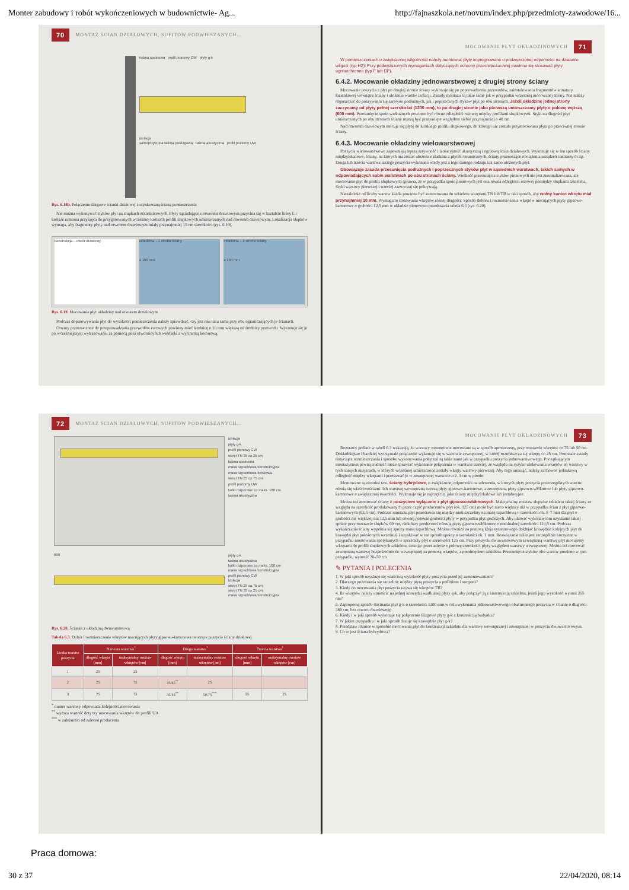Monter zabudowy i robót wykończeniowych w budownictwie- Ag... http://fajnaszkola.net/novum/index.php/przedmioty-zawodowe/16...
70 MONTAŻ ŚCIAN DZIAŁOWYCH, SUFITÓW PODWIESZANYCH...
taśma spoinowa profil pionowy CW płyty g-k
izolacja
samoprzylepna taśma poślizgowa taśma akustyczna profil poziomy UW
Rys. 6.18b. Połączenie ślizgowe ścianki działowej z otynkowaną ścianą pomieszczenia
Nie można wykonywać styków płyt na słupkach ościeżnicowych. Płyty sąsiadujące z otworem drzwiowym przycina się w kształcie litery L i krótsze ramiona przykręca do przygotowanych wcześniej krótkich profili słupkowych umieszczanych nad otworem drzwiowym. Lokalizacja słupków wymaga, aby fragmenty płyty nad otworem drzwiowym miały przynajmniej 15 cm szerokości (rys. 6.19).
konstrukcja – otwór drzwiowy okładzina – 1 strona ściany
≥ 150 mm
okładzina – 2 strona ściany
≥ 150 mm
Rys. 6.19. Mocowanie płyt okładziny nad otworem drzwiowym
Podczas dopasowywania płyt do wysokości pomieszczenia należy sprawdzać, czy jest ona taka sama przy obu ograniczających je ścianach.
Otwory przeznaczone do przeprowadzania przewodów rurowych powinny mieć średnicę o 10 mm większą od średnicy przewodu. Wykonuje się je po wcześniejszym wytrasowaniu za pomocą piłki otwornicy lub wiertarki z wycinarką koronową.
MOCOWANIE PŁYT OKŁADZINOWYCH 71
W pomieszczeniach o zwiększonej wilgotności należy montować płyty impregnowane o podwyższonej odporności na działanie wilgoci (typ H2). Przy podwyższonych wymaganiach dotyczących ochrony przeciwpożarowej powinno się stosować płyty ognioochronne (typ F lub DF).
6.4.2. Mocowanie okładziny jednowarstwowej z drugiej strony ściany
Mocowanie poszycia z płyt po drugiej stronie ściany wykonuje się po poprowadzeniu przewodów, zainstalowaniu fragmentów armatury łazienkowej wewnątrz ściany i ułożeniu warstw izolacji. Zasady montażu są takie same jak w przypadku wcześniej mocowanej strony. Nie należy dopuszczać do pokrywania się zarówno podłużnych, jak i poprzecznych styków płyt po obu stronach. Jeżeli okładzinę jednej strony zaczynamy od płyty pełnej szerokości (1200 mm), to po drugiej stronie jako pierwszą umieszczamy płytę o połowę węższą (600 mm). Przesunięcie spoin wzdłużnych powinno być równe odległości osiowej między profilami słupkowymi. Styki na długości płyt umieszczanych po obu stronach ściany muszą być przesunięte względem siebie przynajmniej o 40 cm.
Nad otworem drzwiowym mocuje się płytę do krótkiego profilu słupkowego, do którego nie została przymocowana płyta po przeciwnej stronie ściany.
6.4.3. Mocowanie okładziny wielowarstwowej
Poszycia wielowarstwowe zapewniają lepszą sztywność i izolacyjność akustyczną i ogniową ścian działowych. Wykonuje się w ten sposób ściany międzylokalowe, ściany, na których ma zostać ułożona okładzina z płytek ceramicznych, ściany przenoszące obciążenia urządzeń sanitarnych itp. Druga lub trzecia warstwa takiego poszycia wykonana wtedy jest z tego samego rodzaju tak samo ułożonych płyt.
Obowiązuje zasada przesunięcia podłużnych i poprzecznych styków płyt w sąsiednich warstwach, takich samych w odpowiadających sobie warstwach po obu stronach ściany. Wielkość przesunięcia styków pionowych nie jest znormalizowana, ale mocowanie płyt do profili słupkowych sprawia, że w przypadku spoin pionowych jest ona równa odległości osiowej pomiędzy słupkami szkieletu. Styki warstwy pierwszej i trzeciej zazwyczaj się pokrywają.
Niezależnie od liczby warstw każda powinna być zamocowana do szkieletu wkrętami TN lub TB w taki sposób, aby wolny koniec wkrętu miał przynajmniej 10 mm. Wymaga to stosowania wkrętów różnej długości. Sposób doboru i rozmieszczenia wkrętów mocujących płyty gipsowo-kartonowe o grubości 12,5 mm w układzie pionowym przedstawia tabela 6.3 (rys. 6.20).
72 MONTAŻ ŚCIAN DZIAŁOWYCH, SUFITÓW PODWIESZANYCH...
izolacja
płyty g-k
profil pionowy CW
wkręt TN 35 co 25 cm
taśma spoinowa
masa szpachlowa konstrukcyjna
masa szpachlowa finiszowa
wkręt TN 25 co 75 cm
profil poziomy UW
kołki rozporowe co maks. 100 cm
taśma akustyczna
600
płyty g-k
taśma akustyczna
kołki rozporowe co maks. 100 cm
masa szpachlowa konstrukcyjna
profil pionowy CW
izolacja
wkręt TN 25 co 75 cm
wkręt TN 35 co 25 cm
masa szpachlowa konstrukcyjna
Rys. 6.20. Ścianka z okładziną dwuwarstwową
Tabela 6.3. Dobór i rozmieszczenie wkrętów mocujących płyty gipsowo-kartonowe tworzące poszycie ściany działowej
| Liczba warstw poszycia | Pierwsza warstwa<sup>*</sup> | | Druga warstwa<sup>*</sup> | | Trzecia warstwa<sup>*</sup> | |
| --- | --- | --- | --- | --- | --- | --- |
| | długość wkrętu [mm] | maksymalny rozstaw wkrętów [cm] | długość wkrętu [mm] | maksymalny rozstaw wkrętów [cm] | długość wkrętu [mm] | maksymalny rozstaw wkrętów [cm] |
| 1 | 25 | 25 | | | | |
| 2 | 25 | 75 | 35/45<sup>**</sup> | 25 | | |
| 3 | 25 | 75 | 35/45<sup>**</sup> | 50/75<sup>***</sup> | 55 | 25 |
<sup>*</sup> numer warstwy odpowiada kolejności mocowania
<sup>**</sup> wyższa wartość dotyczy mocowania wkrętów do profili UA
<sup>***</sup> w zależności od zaleceń producenta
MOCOWANIE PŁYT OKŁADZINOWYCH 73
Rozstawy podane w tabeli 6.3 wskazują, że warstwy wewnętrzne mocowane są w sposób uproszczony, przy rozstawie wkrętów co 75 lub 50 cm. Dokładniejsze i bardziej wytrzymałe połączenie wykonuje się w warstwie zewnętrznej, w której rozmieszcza się wkręty co 25 cm. Pozostałe zasady dotyczące rozmieszczania i sposobu wykonywania połączeń są takie same jak w przypadku poszycia jednowarstwowego. Początkującym montażystom pewną trudność może sprawiać wykonanie połączenia w warstwie trzeciej, ze względu na ryzyko ulokowania wkrętów tej warstwy w tych samych miejscach, w których wcześniej umieszczone zostały wkręty warstwy pierwszej. Aby tego uniknąć, należy zachować jednakową odległość między wkrętami i przesuwać je w zewnętrznej warstwie o 2–3 cm w pionie.
Montowane są również tzw. ściany hybrydowe, o zwiększonej odporności na uderzenia, w których płyty poszycia poszczególnych warstw różnią się właściwościami. Ich warstwę wewnętrzną tworzą płyty gipsowo-kartonowe, a zewnętrzną płyty gipsowo-włóknowe lub płyty gipsowo-kartonowe o zwiększonej twardości. Wykonuje się je najczęściej jako ściany międzylokalowe lub instalacyjne.
Można też montować ściany z poszyciem wyłącznie z płyt gipsowo-włóknowych. Maksymalny rozstaw słupków szkieletu takiej ściany ze względu na szerokość produkowanych przez część producentów płyt (ok. 125 cm) może być nieco większy niż w przypadku ścian z płyt gipsowo-kartonowych (62,5 cm). Podczas montażu płyt pozostawia się między nimi szczeliny na masę szpachlową o szerokości ok. 5–7 mm dla płyt o grubości nie większej niż 12,5 mm lub równej połowie grubości płyty w przypadku płyt grubszych. Aby ułatwić wykonawcom uzyskanie takiej spoiny przy rozstawie słupków 60 cm, niektórzy producenci oferują płyty gipsowo-włóknowe o nominalnej szerokości 119,5 cm. Podczas wykańczania ściany wypełnia się spoiny masą szpachlową. Można również za pomocą kleju systemowego doklejać krawędzie kolejnych płyt do krawędzi płyt położonych wcześniej i uzyskiwać w ten sposób spoiny o szerokości ok. 1 mm. Rozwiązanie takie jest szczególnie korzystne w przypadku montowania spotykanych w sprzedaży płyt o szerokości 125 cm. Przy pokryciu dwuwarstwowym zewnętrzną warstwę płyt mocujemy wkrętami do profili słupkowych szkieletu, stosując przesunięcie o połowę szerokości płyty względem warstwy wewnętrznej. Można też mocować zewnętrzną warstwę bezpośrednio do wewnętrznej za pomocą wkrętów, z pominięciem szkieletu. Przesunięcie styków obu warstw powinno w tym przypadku wynosić 20–50 cm.
✎ PYTANIA I POLECENIA
1. W jaki sposób uzyskuje się właściwą wysokość płyty poszycia przed jej zamontowaniem?
2. Dlaczego pozostawia się szczeliny między płytą poszycia a podłożem i stropem?
3. Kiedy do mocowania płyt poszycia używa się wkrętów TB?
4. Ile wkrętów należy umieścić na jednej krawędzi wzdłużnej płyty g-k, aby połączyć ją z konstrukcją szkieletu, jeżeli jego wysokość wynosi 265 cm?
5. Zaproponuj sposób docinania płyt g-k o szerokości 1200 mm w celu wykonania jednowarstwowego obustronnego poszycia w ścianie o długości 380 cm, bez otworu drzwiowego.
6. Kiedy i w jaki sposób wykonuje się połączenie ślizgowe płyty g-k z konstrukcją budynku?
7. W jakim przypadku i w jaki sposób fazuje się krawędzie płyt g-k?
8. Przedstaw różnice w sposobie mocowania płyt do konstrukcji szkieletu dla warstwy wewnętrznej i zewnętrznej w poszyciu dwuwarstwowym.
9. Co to jest ściana hybrydowa?
Praca domowa:
30 z 37 22/04/2020, 08:14